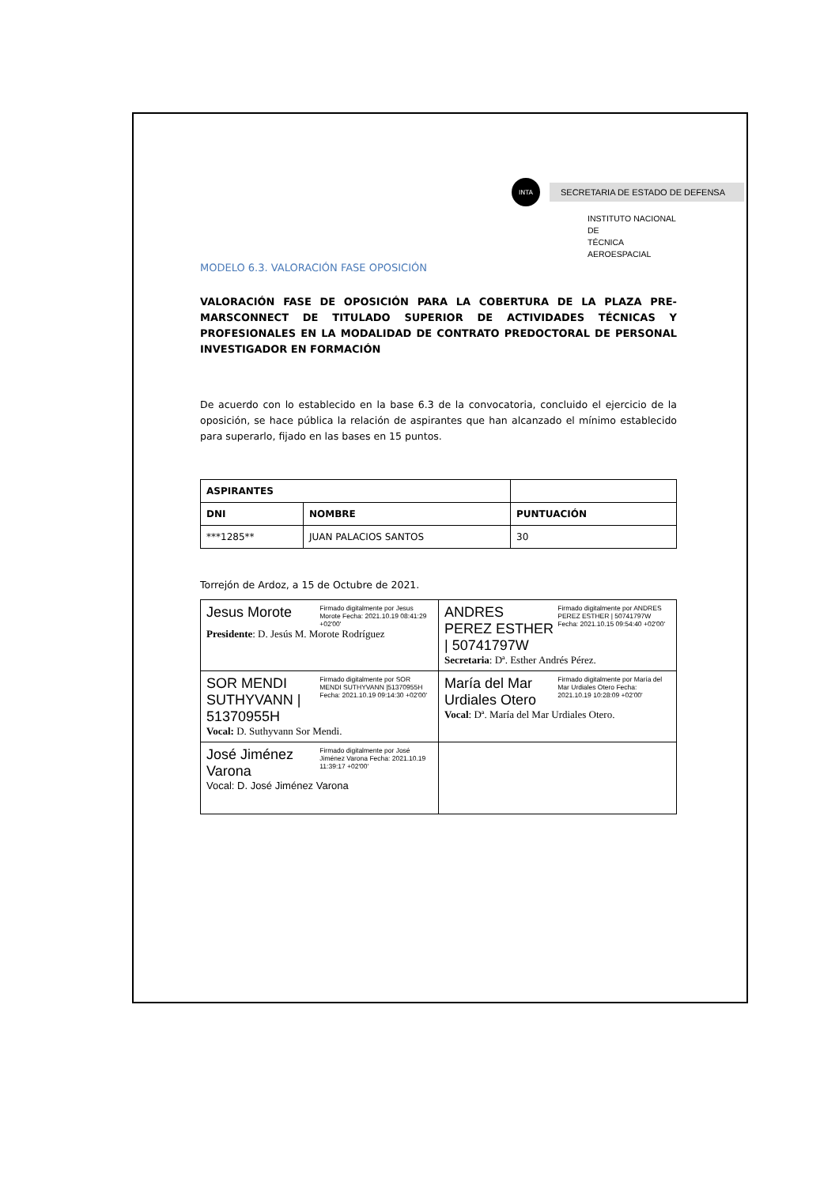INTA
SECRETARIA DE ESTADO DE DEFENSA
INSTITUTO NACIONAL DE
TÉCNICA AEROESPACIAL
MODELO 6.3. VALORACIÓN FASE OPOSICIÓN
VALORACIÓN FASE DE OPOSICIÓN PARA LA COBERTURA DE LA PLAZA PRE-MARSCONNECT DE TITULADO SUPERIOR DE ACTIVIDADES TÉCNICAS Y PROFESIONALES EN LA MODALIDAD DE CONTRATO PREDOCTORAL DE PERSONAL INVESTIGADOR EN FORMACIÓN
De acuerdo con lo establecido en la base 6.3 de la convocatoria, concluido el ejercicio de la oposición, se hace pública la relación de aspirantes que han alcanzado el mínimo establecido para superarlo, fijado en las bases en 15 puntos.
| ASPIRANTES | | |
| --- | --- | --- |
| DNI | NOMBRE | PUNTUACIÓN |
| ***1285** | JUAN PALACIOS SANTOS | 30 |
Torrejón de Ardoz, a 15 de Octubre de 2021.
| Jesus Morote Firmado digitalmente por Jesus Morote Fecha: 2021.10.19 08:41:29 +02'00' Presidente : D. Jesús M. Morote Rodríguez | ANDRES PEREZ ESTHER / 50741797W Firmado digitalmente por ANDRES PEREZ ESTHER / 50741797W Fecha: 2021.10.15 09:54:40 +02'00' Secretaria : Dª. Esther Andrés Pérez. |
| SOR MENDI SUTHYVANN / 51370955H Firmado digitalmente por SOR MENDI SUTHYVANN /51370955H Fecha: 2021.10.19 09:14:30 +02'00' Vocal: D. Suthyvann Sor Mendi. | María del Mar Urdiales Otero Firmado digitalmente por María del Mar Urdiales Otero Fecha: 2021.10.19 10:28:09 +02'00' Vocal : Dª. María del Mar Urdiales Otero. |
| José Jiménez Varona Firmado digitalmente por José Jiménez Varona Fecha: 2021.10.19 11:39:17 +02'00' Vocal: D. José Jiménez Varona | |